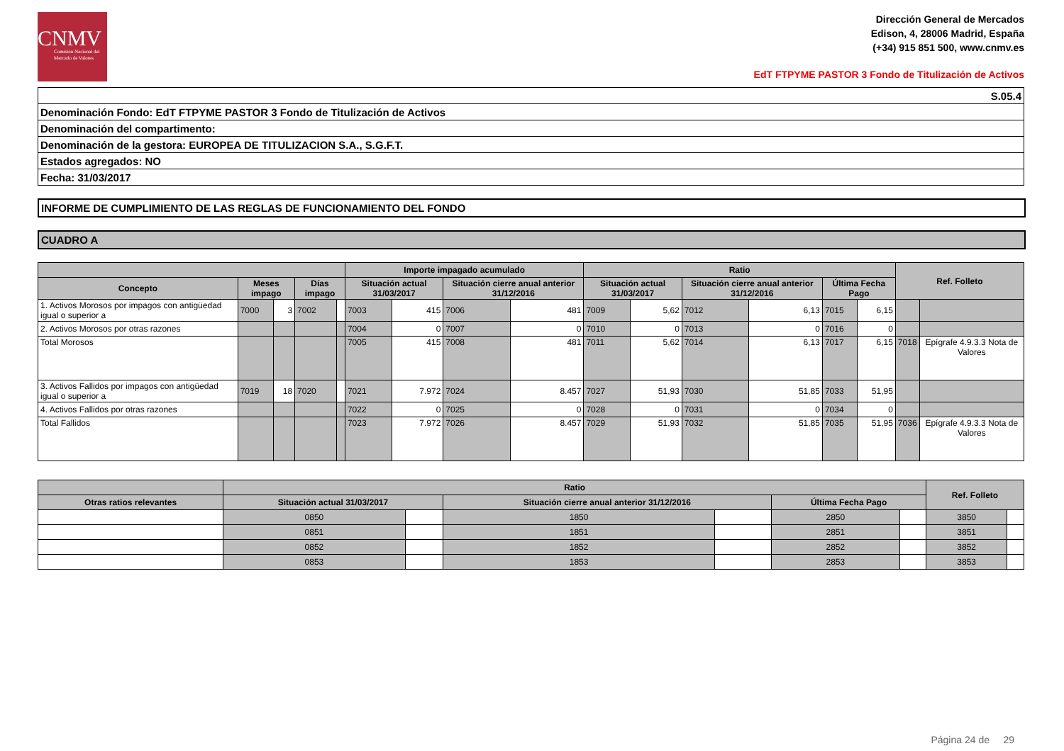CNMV
Comisión Nacional del Mercado de Valores
Dirección General de Mercados
Edison, 4, 28006 Madrid, España
(+34) 915 851 500, www.cnmv.es
EdT FTPYME PASTOR 3 Fondo de Titulización de Activos
| S.05.4 |
| Denominación Fondo: EdT FTPYME PASTOR 3 Fondo de Titulización de Activos |
| Denominación del compartimento: |
| Denominación de la gestora: EUROPEA DE TITULIZACION S.A., S.G.F.T. |
| Estados agregados: NO |
| Fecha: 31/03/2017 |
INFORME DE CUMPLIMIENTO DE LAS REGLAS DE FUNCIONAMIENTO DEL FONDO
CUADRO A
| | | | | | Importe impagado acumulado | | | | Ratio | | | | | | Ref. Folleto | |
| --- | --- | --- | --- | --- | --- | --- | --- | --- | --- | --- | --- | --- | --- | --- | --- | --- |
| Concepto | Meses impago | | Días impago | | Situación actual 31/03/2017 | | Situación cierre anual anterior 31/12/2016 | | Situación actual 31/03/2017 | | Situación cierre anual anterior 31/12/2016 | | Última Fecha Pago | | | |
| 1. Activos Morosos por impagos con antigüedad igual o superior a | 7000 | 3 | 7002 | | 7003 | 415 | 7006 | 481 | 7009 | 5,62 | 7012 | 6,13 | 7015 | 6,15 | | |
| 2. Activos Morosos por otras razones | | | | | 7004 | 0 | 7007 | 0 | 7010 | 0 | 7013 | 0 | 7016 | 0 | | |
| Total Morosos | | | | | 7005 | 415 | 7008 | 481 | 7011 | 5,62 | 7014 | 6,13 | 7017 | 6,15 | 7018 | Epígrafe 4.9.3.3 Nota de Valores |
| 3. Activos Fallidos por impagos con antigüedad igual o superior a | 7019 | 18 | 7020 | | 7021 | 7.972 | 7024 | 8.457 | 7027 | 51,93 | 7030 | 51,85 | 7033 | 51,95 | | |
| 4. Activos Fallidos por otras razones | | | | | 7022 | 0 | 7025 | 0 | 7028 | 0 | 7031 | 0 | 7034 | 0 | | |
| Total Fallidos | | | | | 7023 | 7.972 | 7026 | 8.457 | 7029 | 51,93 | 7032 | 51,85 | 7035 | 51,95 | 7036 | Epígrafe 4.9.3.3 Nota de Valores |
| | Ratio | | | | | | Ref. Folleto | |
| --- | --- | --- | --- | --- | --- | --- | --- | --- |
| Otras ratios relevantes | Situación actual 31/03/2017 | | Situación cierre anual anterior 31/12/2016 | | Última Fecha Pago | | | |
| | 0850 | | 1850 | | 2850 | | 3850 | |
| | 0851 | | 1851 | | 2851 | | 3851 | |
| | 0852 | | 1852 | | 2852 | | 3852 | |
| | 0853 | | 1853 | | 2853 | | 3853 | |
Página 24 de 29